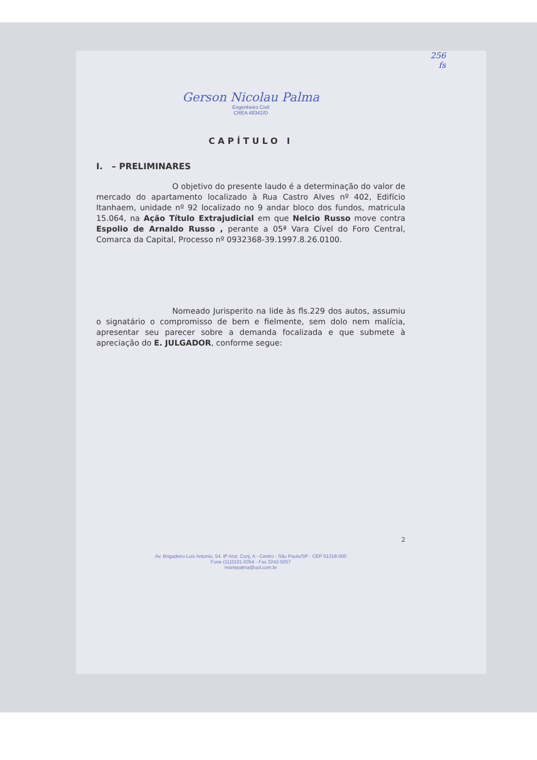256
fs
Gerson Nicolau Palma
Engenheiro Civil
CREA 48342/D
CAPÍTULO I
I. – PRELIMINARES
O objetivo do presente laudo é a determinação do valor de mercado do apartamento localizado à Rua Castro Alves nº 402, Edifício Itanhaem, unidade nº 92 localizado no 9 andar bloco dos fundos, matricula 15.064, na Ação Título Extrajudicial em que Nelcio Russo move contra Espolio de Arnaldo Russo , perante a 05ª Vara Cível do Foro Central, Comarca da Capital, Processo nº 0932368-39.1997.8.26.0100.
Nomeado Jurisperito na lide às fls.229 dos autos, assumiu o signatário o compromisso de bem e fielmente, sem dolo nem malícia, apresentar seu parecer sobre a demanda focalizada e que submete à apreciação do E. JULGADOR, conforme segue:
2
Av. Brigadeiro Luiz Antonio, 54. 8º And. Conj. A - Centro - São Paulo/SP - CEP 01318-000
Fone (11)3101-0354 - Fax 3242-0257
mariepalma@uol.com.br